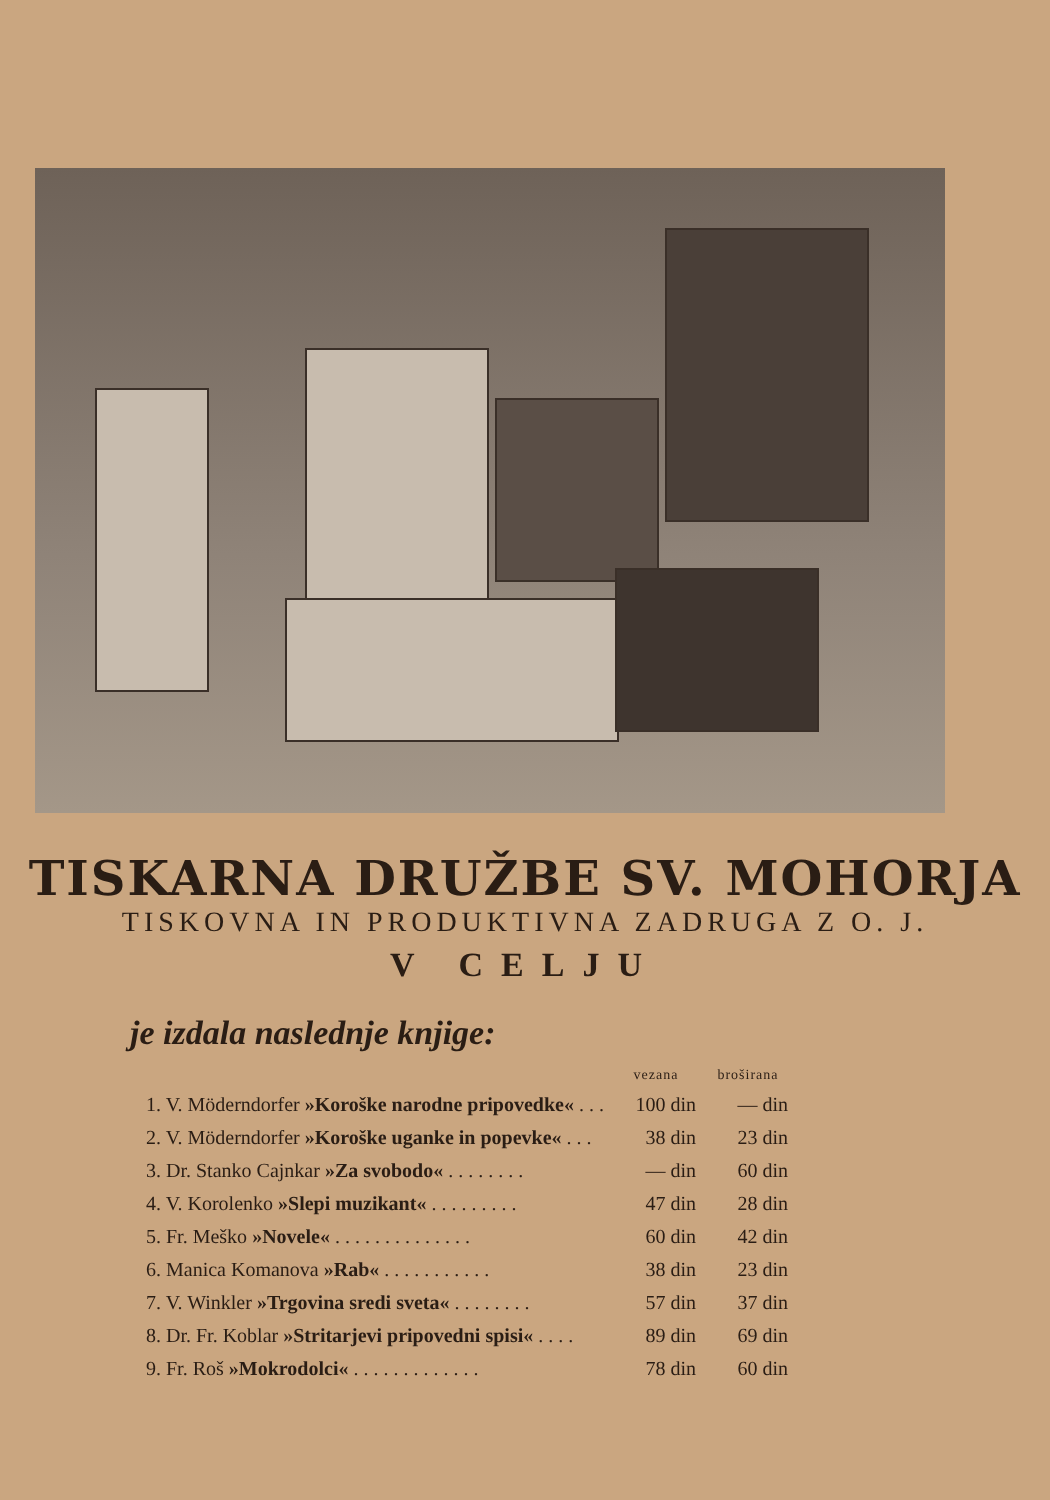TISKARNA DRUŽBE SV. MOHORJA
TISKOVNA IN PRODUKTIVNA ZADRUGA Z O. J.
V CELJU
je izdala naslednje knjige:
| | vezana | broširana |
| --- | --- | --- |
| 1. V. Möderndorfer »Koroške narodne pripovedke« . . . | 100 din | — din |
| 2. V. Möderndorfer »Koroške uganke in popevke« . . . | 38 din | 23 din |
| 3. Dr. Stanko Cajnkar »Za svobodo« . . . . . . . . | — din | 60 din |
| 4. V. Korolenko »Slepi muzikant« . . . . . . . . . | 47 din | 28 din |
| 5. Fr. Meško »Novele« . . . . . . . . . . . . . . | 60 din | 42 din |
| 6. Manica Komanova »Rab« . . . . . . . . . . . | 38 din | 23 din |
| 7. V. Winkler »Trgovina sredi sveta« . . . . . . . . | 57 din | 37 din |
| 8. Dr. Fr. Koblar »Stritarjevi pripovedni spisi« . . . . | 89 din | 69 din |
| 9. Fr. Roš »Mokrodolci« . . . . . . . . . . . . . | 78 din | 60 din |